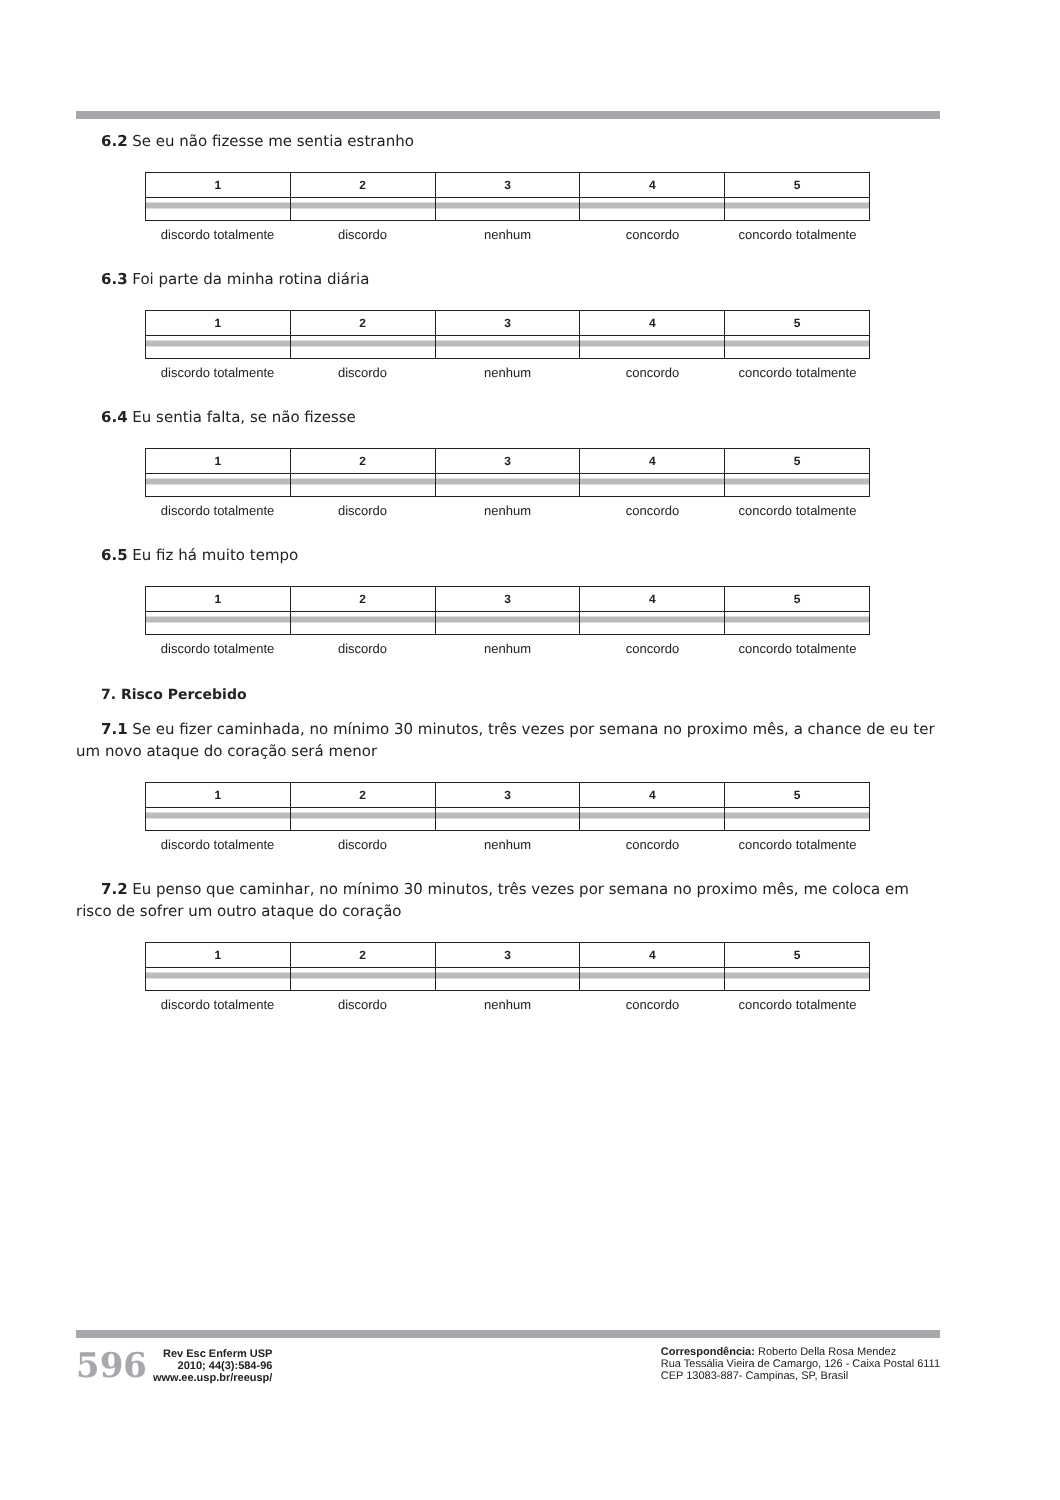6.2 Se eu não fizesse me sentia estranho
| 1 | 2 | 3 | 4 | 5 |
discordo totalmente discordo nenhum concordo concordo totalmente
6.3 Foi parte da minha rotina diária
| 1 | 2 | 3 | 4 | 5 |
discordo totalmente discordo nenhum concordo concordo totalmente
6.4 Eu sentia falta, se não fizesse
| 1 | 2 | 3 | 4 | 5 |
discordo totalmente discordo nenhum concordo concordo totalmente
6.5 Eu fiz há muito tempo
| 1 | 2 | 3 | 4 | 5 |
discordo totalmente discordo nenhum concordo concordo totalmente
7. Risco Percebido
7.1 Se eu fizer caminhada, no mínimo 30 minutos, três vezes por semana no proximo mês, a chance de eu ter um novo ataque do coração será menor
| 1 | 2 | 3 | 4 | 5 |
discordo totalmente discordo nenhum concordo concordo totalmente
7.2 Eu penso que caminhar, no mínimo 30 minutos, três vezes por semana no proximo mês, me coloca em risco de sofrer um outro ataque do coração
| 1 | 2 | 3 | 4 | 5 |
discordo totalmente discordo nenhum concordo concordo totalmente
596
Rev Esc Enferm USP
2010; 44(3):584-96
www.ee.usp.br/reeusp/
Correspondência: Roberto Della Rosa Mendez
Rua Tessália Vieira de Camargo, 126 - Caixa Postal 6111
CEP 13083-887- Campinas, SP, Brasil